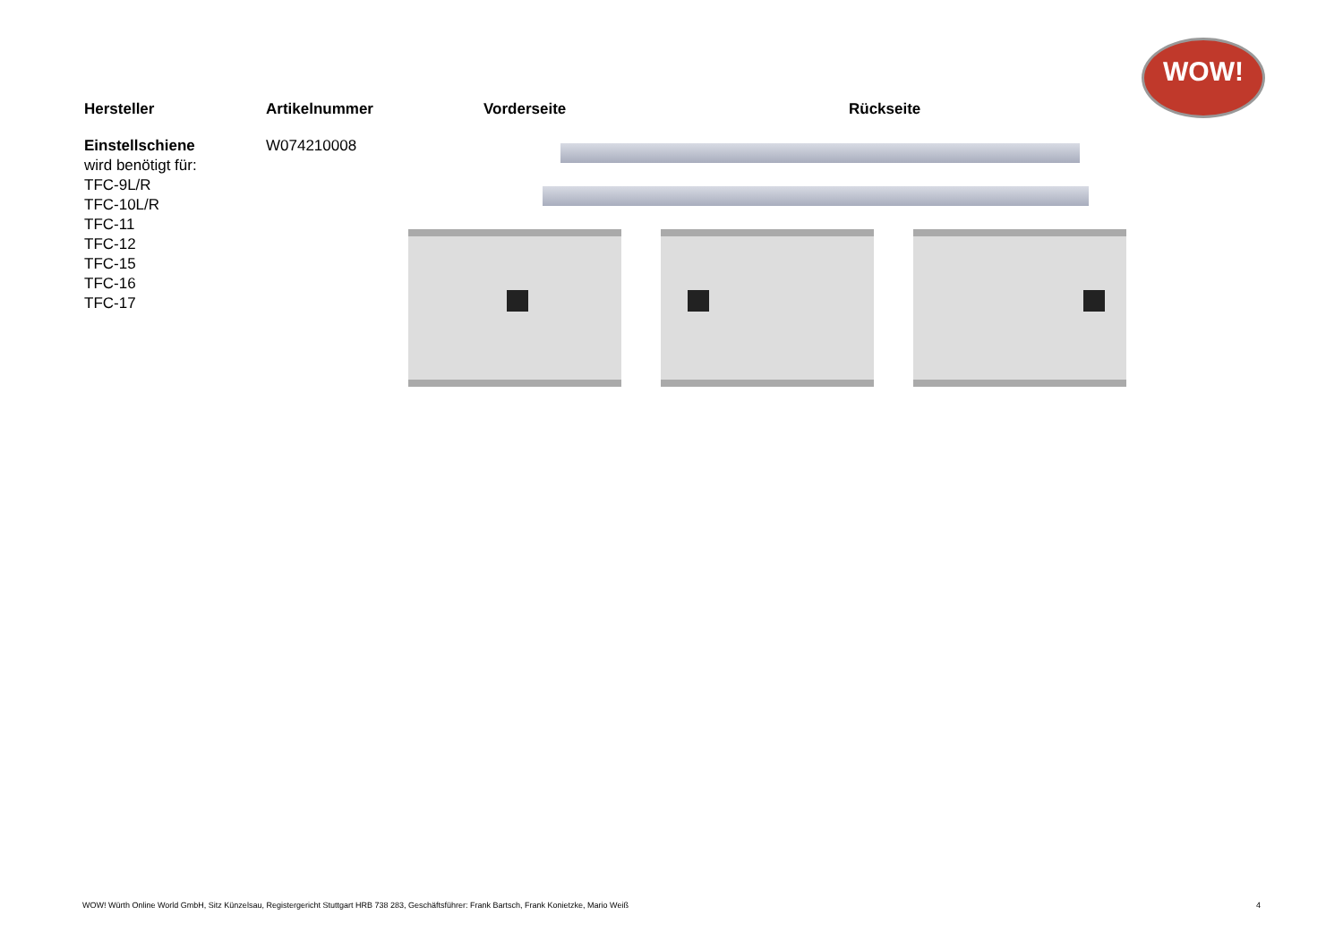WOW!
| Hersteller | Artikelnummer | Vorderseite | Rückseite |
| --- | --- | --- | --- |
| Einstellschiene wird benötigt für: TFC-9L/R TFC-10L/R TFC-11 TFC-12 TFC-15 TFC-16 TFC-17 | W074210008 | | |
WOW! Würth Online World GmbH, Sitz Künzelsau, Registergericht Stuttgart HRB 738 283, Geschäftsführer: Frank Bartsch, Frank Konietzke, Mario Weiß 4